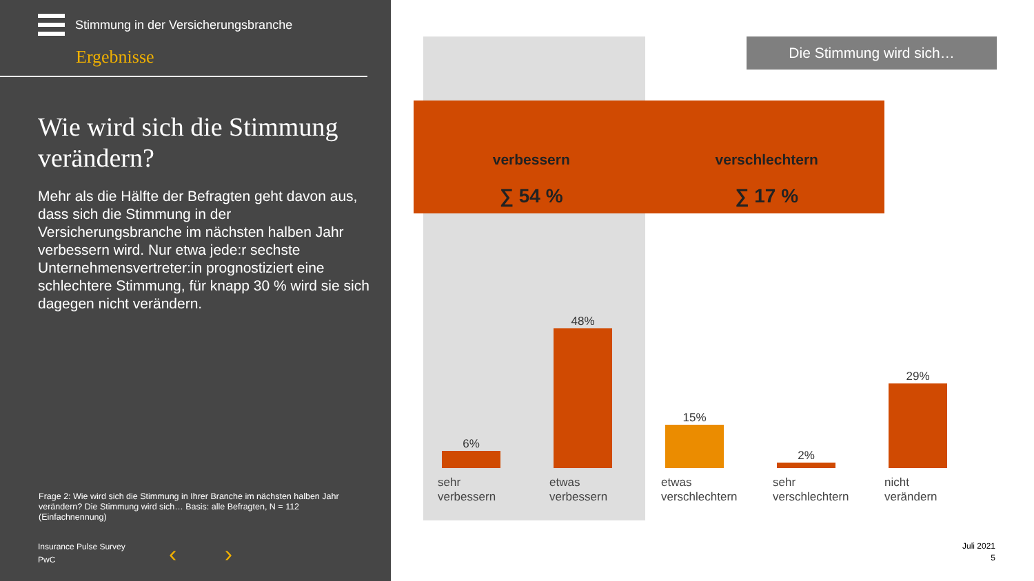Stimmung in der Versicherungsbranche
Ergebnisse
Wie wird sich die Stimmung verändern?
Mehr als die Hälfte der Befragten geht davon aus, dass sich die Stimmung in der Versicherungsbranche im nächsten halben Jahr verbessern wird. Nur etwa jede:r sechste Unternehmensvertreter:in prognostiziert eine schlechtere Stimmung, für knapp 30 % wird sie sich dagegen nicht verändern.
Frage 2: Wie wird sich die Stimmung in Ihrer Branche im nächsten halben Jahr verändern? Die Stimmung wird sich… Basis: alle Befragten, N = 112 (Einfachnennung)
Insurance Pulse Survey
PwC
‹ ›
Die Stimmung wird sich…
verbessern
∑ 54 %
verschlechtern
∑ 17 %
6%
sehr
verbessern
48%
etwas
verbessern
15%
etwas
verschlechtern
2%
sehr
verschlechtern
29%
nicht
verändern
Juli 2021
5